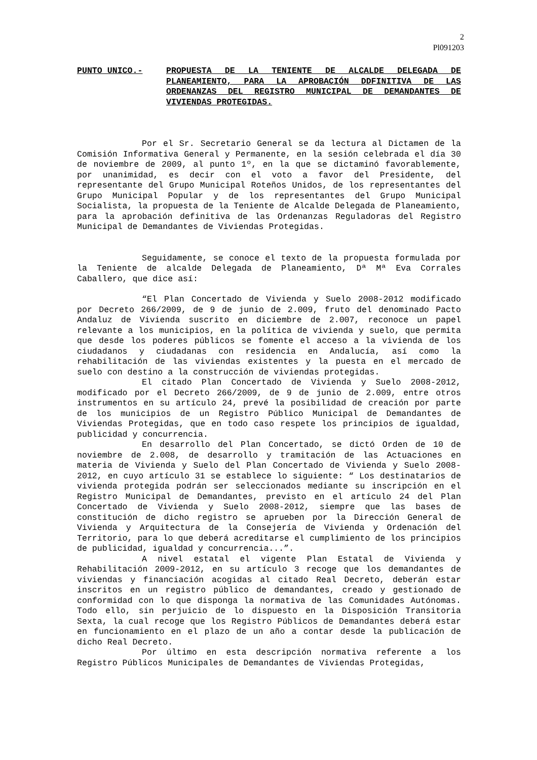2
Pl091203
PUNTO UNICO.- PROPUESTA DE LA TENIENTE DE ALCALDE DELEGADA DE PLANEAMIENTO, PARA LA APROBACIÓN DDFINITIVA DE LAS ORDENANZAS DEL REGISTRO MUNICIPAL DE DEMANDANTES DE VIVIENDAS PROTEGIDAS.
Por el Sr. Secretario General se da lectura al Dictamen de la Comisión Informativa General y Permanente, en la sesión celebrada el día 30 de noviembre de 2009, al punto 1º, en la que se dictaminó favorablemente, por unanimidad, es decir con el voto a favor del Presidente, del representante del Grupo Municipal Roteños Unidos, de los representantes del Grupo Municipal Popular y de los representantes del Grupo Municipal Socialista, la propuesta de la Teniente de Alcalde Delegada de Planeamiento, para la aprobación definitiva de las Ordenanzas Reguladoras del Registro Municipal de Demandantes de Viviendas Protegidas.
Seguidamente, se conoce el texto de la propuesta formulada por la Teniente de alcalde Delegada de Planeamiento, Dª Mª Eva Corrales Caballero, que dice así:
“El Plan Concertado de Vivienda y Suelo 2008-2012 modificado por Decreto 266/2009, de 9 de junio de 2.009, fruto del denominado Pacto Andaluz de Vivienda suscrito en diciembre de 2.007, reconoce un papel relevante a los municipios, en la política de vivienda y suelo, que permita que desde los poderes públicos se fomente el acceso a la vivienda de los ciudadanos y ciudadanas con residencia en Andalucía, así como la rehabilitación de las viviendas existentes y la puesta en el mercado de suelo con destino a la construcción de viviendas protegidas.
El citado Plan Concertado de Vivienda y Suelo 2008-2012, modificado por el Decreto 266/2009, de 9 de junio de 2.009, entre otros instrumentos en su artículo 24, prevé la posibilidad de creación por parte de los municipios de un Registro Público Municipal de Demandantes de Viviendas Protegidas, que en todo caso respete los principios de igualdad, publicidad y concurrencia.
En desarrollo del Plan Concertado, se dictó Orden de 10 de noviembre de 2.008, de desarrollo y tramitación de las Actuaciones en materia de Vivienda y Suelo del Plan Concertado de Vivienda y Suelo 2008-2012, en cuyo artículo 31 se establece lo siguiente: “ Los destinatarios de vivienda protegida podrán ser seleccionados mediante su inscripción en el Registro Municipal de Demandantes, previsto en el artículo 24 del Plan Concertado de Vivienda y Suelo 2008-2012, siempre que las bases de constitución de dicho registro se aprueben por la Dirección General de Vivienda y Arquitectura de la Consejería de Vivienda y Ordenación del Territorio, para lo que deberá acreditarse el cumplimiento de los principios de publicidad, igualdad y concurrencia...”.
A nivel estatal el vigente Plan Estatal de Vivienda y Rehabilitación 2009-2012, en su artículo 3 recoge que los demandantes de viviendas y financiación acogidas al citado Real Decreto, deberán estar inscritos en un registro público de demandantes, creado y gestionado de conformidad con lo que disponga la normativa de las Comunidades Autónomas. Todo ello, sin perjuicio de lo dispuesto en la Disposición Transitoria Sexta, la cual recoge que los Registro Públicos de Demandantes deberá estar en funcionamiento en el plazo de un año a contar desde la publicación de dicho Real Decreto.
Por último en esta descripción normativa referente a los Registro Públicos Municipales de Demandantes de Viviendas Protegidas,